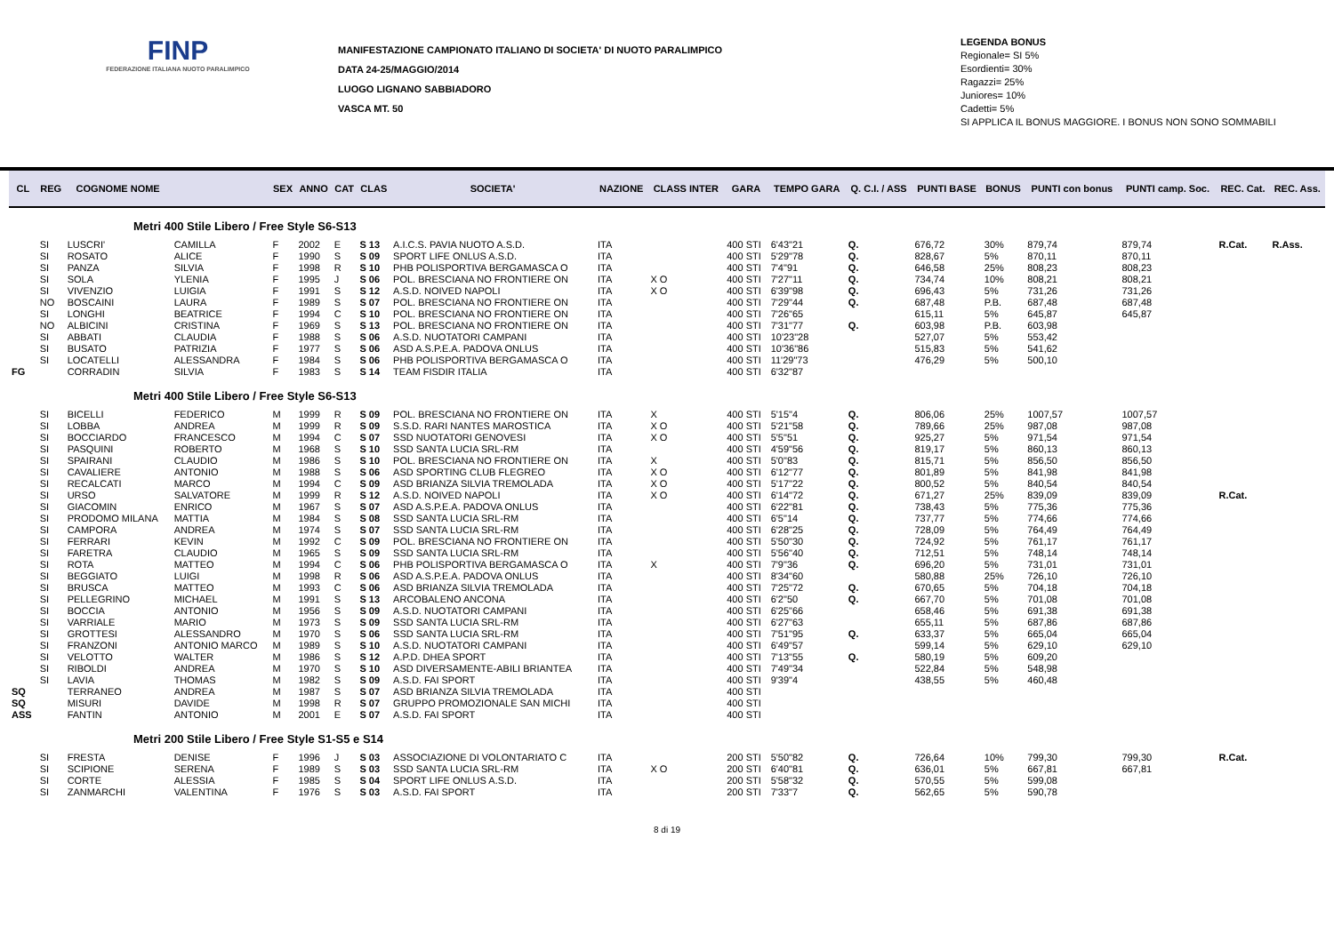FINP
FEDERAZIONE ITALIANA NUOTO PARALIMPICO
MANIFESTAZIONE CAMPIONATO ITALIANO DI SOCIETA' DI NUOTO PARALIMPICO
DATA 24-25/MAGGIO/2014
LUOGO LIGNANO SABBIADORO
VASCA MT. 50
LEGENDA BONUS
Regionale= SI 5%
Esordienti= 30%
Ragazzi= 25%
Juniores= 10%
Cadetti= 5%
SI APPLICA IL BONUS MAGGIORE. I BONUS NON SONO SOMMABILI
| CL | REG | COGNOME NOME | | SEX | ANNO | CAT | CLAS | SOCIETA' | NAZIONE | CLASS INTER | GARA | TEMPO GARA | Q. C.I. / ASS | PUNTI BASE | BONUS | PUNTI con bonus | PUNTI camp. Soc. | REC. Cat. | REC. Ass. |
| --- | --- | --- | --- | --- | --- | --- | --- | --- | --- | --- | --- | --- | --- | --- | --- | --- | --- | --- | --- |
| Metri 400 Stile Libero / Free Style S6-S13 | | | | | | | | | | | | | | | | | | | |
| | SI | LUSCRI' | CAMILLA | F | 2002 | E | S 13 | A.I.C.S. PAVIA NUOTO A.S.D. | ITA | | 400 STI | 6'43"21 | Q. | 676,72 | 30% | 879,74 | 879,74 | R.Cat. | R.Ass. |
| | SI | ROSATO | ALICE | F | 1990 | S | S 09 | SPORT LIFE ONLUS A.S.D. | ITA | | 400 STI | 5'29"78 | Q. | 828,67 | 5% | 870,11 | 870,11 | | |
| | SI | PANZA | SILVIA | F | 1998 | R | S 10 | PHB POLISPORTIVA BERGAMASCA O | ITA | | 400 STI | 7'4"91 | Q. | 646,58 | 25% | 808,23 | 808,23 | | |
| | SI | SOLA | YLENIA | F | 1995 | J | S 06 | POL. BRESCIANA NO FRONTIERE ON | ITA | X O | 400 STI | 7'27"11 | Q. | 734,74 | 10% | 808,21 | 808,21 | | |
| | SI | VIVENZIO | LUIGIA | F | 1991 | S | S 12 | A.S.D. NOIVED NAPOLI | ITA | X O | 400 STI | 6'39"98 | Q. | 696,43 | 5% | 731,26 | 731,26 | | |
| | NO | BOSCAINI | LAURA | F | 1989 | S | S 07 | POL. BRESCIANA NO FRONTIERE ON | ITA | | 400 STI | 7'29"44 | Q. | 687,48 | P.B. | 687,48 | 687,48 | | |
| | SI | LONGHI | BEATRICE | F | 1994 | C | S 10 | POL. BRESCIANA NO FRONTIERE ON | ITA | | 400 STI | 7'26"65 | | 615,11 | 5% | 645,87 | 645,87 | | |
| | NO | ALBICINI | CRISTINA | F | 1969 | S | S 13 | POL. BRESCIANA NO FRONTIERE ON | ITA | | 400 STI | 7'31"77 | Q. | 603,98 | P.B. | 603,98 | | | |
| | SI | ABBATI | CLAUDIA | F | 1988 | S | S 06 | A.S.D. NUOTATORI CAMPANI | ITA | | 400 STI | 10'23"28 | | 527,07 | 5% | 553,42 | | | |
| | SI | BUSATO | PATRIZIA | F | 1977 | S | S 06 | ASD A.S.P.E.A. PADOVA ONLUS | ITA | | 400 STI | 10'36"86 | | 515,83 | 5% | 541,62 | | | |
| | SI | LOCATELLI | ALESSANDRA | F | 1984 | S | S 06 | PHB POLISPORTIVA BERGAMASCA O | ITA | | 400 STI | 11'29"73 | | 476,29 | 5% | 500,10 | | | |
| FG | | CORRADIN | SILVIA | F | 1983 | S | S 14 | TEAM FISDIR ITALIA | ITA | | 400 STI | 6'32"87 | | | | | | | |
| Metri 400 Stile Libero / Free Style S6-S13 | | | | | | | | | | | | | | | | | | | |
| | SI | BICELLI | FEDERICO | M | 1999 | R | S 09 | POL. BRESCIANA NO FRONTIERE ON | ITA | X | 400 STI | 5'15"4 | Q. | 806,06 | 25% | 1007,57 | 1007,57 | | |
| | SI | LOBBA | ANDREA | M | 1999 | R | S 09 | S.S.D. RARI NANTES MAROSTICA | ITA | X O | 400 STI | 5'21"58 | Q. | 789,66 | 25% | 987,08 | 987,08 | | |
| | SI | BOCCIARDO | FRANCESCO | M | 1994 | C | S 07 | SSD NUOTATORI GENOVESI | ITA | X O | 400 STI | 5'5"51 | Q. | 925,27 | 5% | 971,54 | 971,54 | | |
| | SI | PASQUINI | ROBERTO | M | 1968 | S | S 10 | SSD SANTA LUCIA SRL-RM | ITA | | 400 STI | 4'59"56 | Q. | 819,17 | 5% | 860,13 | 860,13 | | |
| | SI | SPAIRANI | CLAUDIO | M | 1986 | S | S 10 | POL. BRESCIANA NO FRONTIERE ON | ITA | X | 400 STI | 5'0"83 | Q. | 815,71 | 5% | 856,50 | 856,50 | | |
| | SI | CAVALIERE | ANTONIO | M | 1988 | S | S 06 | ASD SPORTING CLUB FLEGREO | ITA | X O | 400 STI | 6'12"77 | Q. | 801,89 | 5% | 841,98 | 841,98 | | |
| | SI | RECALCATI | MARCO | M | 1994 | C | S 09 | ASD BRIANZA SILVIA TREMOLADA | ITA | X O | 400 STI | 5'17"22 | Q. | 800,52 | 5% | 840,54 | 840,54 | | |
| | SI | URSO | SALVATORE | M | 1999 | R | S 12 | A.S.D. NOIVED NAPOLI | ITA | X O | 400 STI | 6'14"72 | Q. | 671,27 | 25% | 839,09 | 839,09 | R.Cat. | |
| | SI | GIACOMIN | ENRICO | M | 1967 | S | S 07 | ASD A.S.P.E.A. PADOVA ONLUS | ITA | | 400 STI | 6'22"81 | Q. | 738,43 | 5% | 775,36 | 775,36 | | |
| | SI | PRODOMO MILANA | MATTIA | M | 1984 | S | S 08 | SSD SANTA LUCIA SRL-RM | ITA | | 400 STI | 6'5"14 | Q. | 737,77 | 5% | 774,66 | 774,66 | | |
| | SI | CAMPORA | ANDREA | M | 1974 | S | S 07 | SSD SANTA LUCIA SRL-RM | ITA | | 400 STI | 6'28"25 | Q. | 728,09 | 5% | 764,49 | 764,49 | | |
| | SI | FERRARI | KEVIN | M | 1992 | C | S 09 | POL. BRESCIANA NO FRONTIERE ON | ITA | | 400 STI | 5'50"30 | Q. | 724,92 | 5% | 761,17 | 761,17 | | |
| | SI | FARETRA | CLAUDIO | M | 1965 | S | S 09 | SSD SANTA LUCIA SRL-RM | ITA | | 400 STI | 5'56"40 | Q. | 712,51 | 5% | 748,14 | 748,14 | | |
| | SI | ROTA | MATTEO | M | 1994 | C | S 06 | PHB POLISPORTIVA BERGAMASCA O | ITA | X | 400 STI | 7'9"36 | Q. | 696,20 | 5% | 731,01 | 731,01 | | |
| | SI | BEGGIATO | LUIGI | M | 1998 | R | S 06 | ASD A.S.P.E.A. PADOVA ONLUS | ITA | | 400 STI | 8'34"60 | | 580,88 | 25% | 726,10 | 726,10 | | |
| | SI | BRUSCA | MATTEO | M | 1993 | C | S 06 | ASD BRIANZA SILVIA TREMOLADA | ITA | | 400 STI | 7'25"72 | Q. | 670,65 | 5% | 704,18 | 704,18 | | |
| | SI | PELLEGRINO | MICHAEL | M | 1991 | S | S 13 | ARCOBALENO ANCONA | ITA | | 400 STI | 6'2"50 | Q. | 667,70 | 5% | 701,08 | 701,08 | | |
| | SI | BOCCIA | ANTONIO | M | 1956 | S | S 09 | A.S.D. NUOTATORI CAMPANI | ITA | | 400 STI | 6'25"66 | | 658,46 | 5% | 691,38 | 691,38 | | |
| | SI | VARRIALE | MARIO | M | 1973 | S | S 09 | SSD SANTA LUCIA SRL-RM | ITA | | 400 STI | 6'27"63 | | 655,11 | 5% | 687,86 | 687,86 | | |
| | SI | GROTTESI | ALESSANDRO | M | 1970 | S | S 06 | SSD SANTA LUCIA SRL-RM | ITA | | 400 STI | 7'51"95 | Q. | 633,37 | 5% | 665,04 | 665,04 | | |
| | SI | FRANZONI | ANTONIO MARCO | M | 1989 | S | S 10 | A.S.D. NUOTATORI CAMPANI | ITA | | 400 STI | 6'49"57 | | 599,14 | 5% | 629,10 | 629,10 | | |
| | SI | VELOTTO | WALTER | M | 1986 | S | S 12 | A.P.D. DHEA SPORT | ITA | | 400 STI | 7'13"55 | Q. | 580,19 | 5% | 609,20 | | | |
| | SI | RIBOLDI | ANDREA | M | 1970 | S | S 10 | ASD DIVERSAMENTE-ABILI BRIANTEA | ITA | | 400 STI | 7'49"34 | | 522,84 | 5% | 548,98 | | | |
| | SI | LAVIA | THOMAS | M | 1982 | S | S 09 | A.S.D. FAI SPORT | ITA | | 400 STI | 9'39"4 | | 438,55 | 5% | 460,48 | | | |
| SQ | | TERRANEO | ANDREA | M | 1987 | S | S 07 | ASD BRIANZA SILVIA TREMOLADA | ITA | | 400 STI | | | | | | | | |
| SQ | | MISURI | DAVIDE | M | 1998 | R | S 07 | GRUPPO PROMOZIONALE SAN MICHI | ITA | | 400 STI | | | | | | | | |
| ASS | | FANTIN | ANTONIO | M | 2001 | E | S 07 | A.S.D. FAI SPORT | ITA | | 400 STI | | | | | | | | |
| Metri 200 Stile Libero / Free Style S1-S5 e S14 | | | | | | | | | | | | | | | | | | | |
| | SI | FRESTA | DENISE | F | 1996 | J | S 03 | ASSOCIAZIONE DI VOLONTARIATO C | ITA | | 200 STI | 5'50"82 | Q. | 726,64 | 10% | 799,30 | 799,30 | R.Cat. | |
| | SI | SCIPIONE | SERENA | F | 1989 | S | S 03 | SSD SANTA LUCIA SRL-RM | ITA | X O | 200 STI | 6'40"81 | Q. | 636,01 | 5% | 667,81 | 667,81 | | |
| | SI | CORTE | ALESSIA | F | 1985 | S | S 04 | SPORT LIFE ONLUS A.S.D. | ITA | | 200 STI | 5'58"32 | Q. | 570,55 | 5% | 599,08 | | | |
| | SI | ZANMARCHI | VALENTINA | F | 1976 | S | S 03 | A.S.D. FAI SPORT | ITA | | 200 STI | 7'33"7 | Q. | 562,65 | 5% | 590,78 | | | |
8 di 19